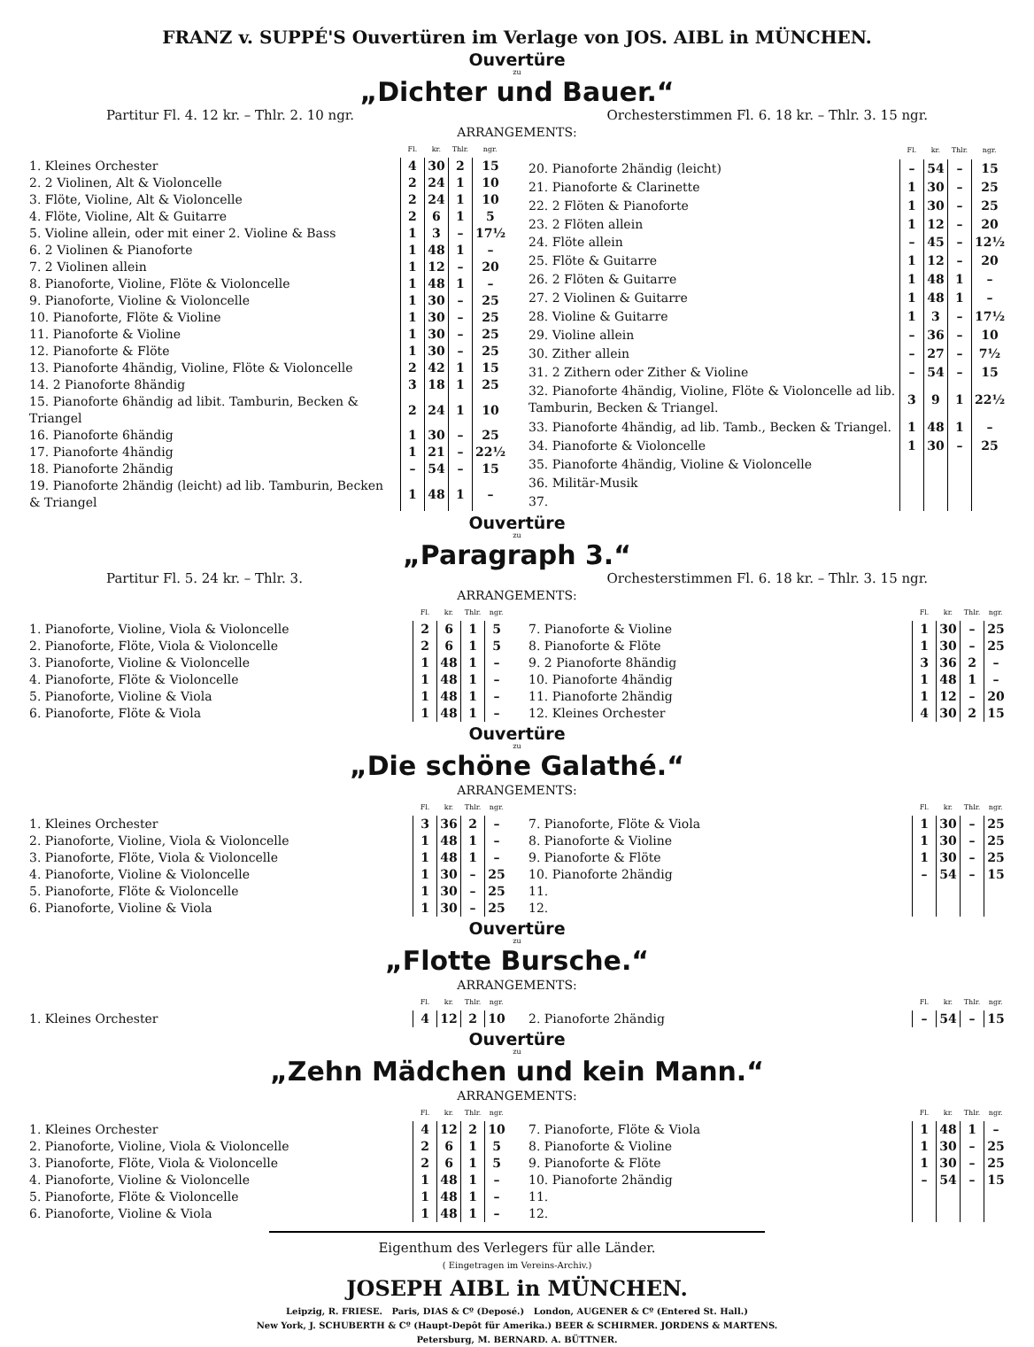FRANZ v. SUPPÉ'S Ouvertüren im Verlage von JOS. AIBL in MÜNCHEN.
Ouvertüre
zu
„Dichter und Bauer.“
Partitur Fl. 4. 12 kr. – Thlr. 2. 10 ngr. Orchesterstimmen Fl. 6. 18 kr. – Thlr. 3. 15 ngr.
ARRANGEMENTS:
| | Fl. | kr. | Thlr. | ngr. |
| --- | --- | --- | --- | --- |
| 1. Kleines Orchester | 4 | 30 | 2 | 15 |
| 2. 2 Violinen, Alt & Violoncelle | 2 | 24 | 1 | 10 |
| 3. Flöte, Violine, Alt & Violoncelle | 2 | 24 | 1 | 10 |
| 4. Flöte, Violine, Alt & Guitarre | 2 | 6 | 1 | 5 |
| 5. Violine allein, oder mit einer 2. Violine & Bass | 1 | 3 | – | 17½ |
| 6. 2 Violinen & Pianoforte | 1 | 48 | 1 | – |
| 7. 2 Violinen allein | 1 | 12 | – | 20 |
| 8. Pianoforte, Violine, Flöte & Violoncelle | 1 | 48 | 1 | – |
| 9. Pianoforte, Violine & Violoncelle | 1 | 30 | – | 25 |
| 10. Pianoforte, Flöte & Violine | 1 | 30 | – | 25 |
| 11. Pianoforte & Violine | 1 | 30 | – | 25 |
| 12. Pianoforte & Flöte | 1 | 30 | – | 25 |
| 13. Pianoforte 4händig, Violine, Flöte & Violoncelle | 2 | 42 | 1 | 15 |
| 14. 2 Pianoforte 8händig | 3 | 18 | 1 | 25 |
| 15. Pianoforte 6händig ad libit. Tamburin, Becken & Triangel | 2 | 24 | 1 | 10 |
| 16. Pianoforte 6händig | 1 | 30 | – | 25 |
| 17. Pianoforte 4händig | 1 | 21 | – | 22½ |
| 18. Pianoforte 2händig | – | 54 | – | 15 |
| 19. Pianoforte 2händig (leicht) ad lib. Tamburin, Becken & Triangel | 1 | 48 | 1 | – |
| | Fl. | kr. | Thlr. | ngr. |
| --- | --- | --- | --- | --- |
| 20. Pianoforte 2händig (leicht) | – | 54 | – | 15 |
| 21. Pianoforte & Clarinette | 1 | 30 | – | 25 |
| 22. 2 Flöten & Pianoforte | 1 | 30 | – | 25 |
| 23. 2 Flöten allein | 1 | 12 | – | 20 |
| 24. Flöte allein | – | 45 | – | 12½ |
| 25. Flöte & Guitarre | 1 | 12 | – | 20 |
| 26. 2 Flöten & Guitarre | 1 | 48 | 1 | – |
| 27. 2 Violinen & Guitarre | 1 | 48 | 1 | – |
| 28. Violine & Guitarre | 1 | 3 | – | 17½ |
| 29. Violine allein | – | 36 | – | 10 |
| 30. Zither allein | – | 27 | – | 7½ |
| 31. 2 Zithern oder Zither & Violine | – | 54 | – | 15 |
| 32. Pianoforte 4händig, Violine, Flöte & Violoncelle ad lib. Tamburin, Becken & Triangel. | 3 | 9 | 1 | 22½ |
| 33. Pianoforte 4händig, ad lib. Tamb., Becken & Triangel. | 1 | 48 | 1 | – |
| 34. Pianoforte & Violoncelle | 1 | 30 | – | 25 |
| 35. Pianoforte 4händig, Violine & Violoncelle | | | | |
| 36. Militär-Musik | | | | |
| 37. | | | | |
Ouvertüre
zu
„Paragraph 3.“
Partitur Fl. 5. 24 kr. – Thlr. 3. Orchesterstimmen Fl. 6. 18 kr. – Thlr. 3. 15 ngr.
ARRANGEMENTS:
| | Fl. | kr. | Thlr. | ngr. |
| --- | --- | --- | --- | --- |
| 1. Pianoforte, Violine, Viola & Violoncelle | 2 | 6 | 1 | 5 |
| 2. Pianoforte, Flöte, Viola & Violoncelle | 2 | 6 | 1 | 5 |
| 3. Pianoforte, Violine & Violoncelle | 1 | 48 | 1 | – |
| 4. Pianoforte, Flöte & Violoncelle | 1 | 48 | 1 | – |
| 5. Pianoforte, Violine & Viola | 1 | 48 | 1 | – |
| 6. Pianoforte, Flöte & Viola | 1 | 48 | 1 | – |
| | Fl. | kr. | Thlr. | ngr. |
| --- | --- | --- | --- | --- |
| 7. Pianoforte & Violine | 1 | 30 | – | 25 |
| 8. Pianoforte & Flöte | 1 | 30 | – | 25 |
| 9. 2 Pianoforte 8händig | 3 | 36 | 2 | – |
| 10. Pianoforte 4händig | 1 | 48 | 1 | – |
| 11. Pianoforte 2händig | 1 | 12 | – | 20 |
| 12. Kleines Orchester | 4 | 30 | 2 | 15 |
Ouvertüre
zu
„Die schöne Galathé.“
ARRANGEMENTS:
| | Fl. | kr. | Thlr. | ngr. |
| --- | --- | --- | --- | --- |
| 1. Kleines Orchester | 3 | 36 | 2 | – |
| 2. Pianoforte, Violine, Viola & Violoncelle | 1 | 48 | 1 | – |
| 3. Pianoforte, Flöte, Viola & Violoncelle | 1 | 48 | 1 | – |
| 4. Pianoforte, Violine & Violoncelle | 1 | 30 | – | 25 |
| 5. Pianoforte, Flöte & Violoncelle | 1 | 30 | – | 25 |
| 6. Pianoforte, Violine & Viola | 1 | 30 | – | 25 |
| | Fl. | kr. | Thlr. | ngr. |
| --- | --- | --- | --- | --- |
| 7. Pianoforte, Flöte & Viola | 1 | 30 | – | 25 |
| 8. Pianoforte & Violine | 1 | 30 | – | 25 |
| 9. Pianoforte & Flöte | 1 | 30 | – | 25 |
| 10. Pianoforte 2händig | – | 54 | – | 15 |
| 11. | | | | |
| 12. | | | | |
Ouvertüre
zu
„Flotte Bursche.“
ARRANGEMENTS:
| | Fl. | kr. | Thlr. | ngr. |
| --- | --- | --- | --- | --- |
| 1. Kleines Orchester | 4 | 12 | 2 | 10 |
| | Fl. | kr. | Thlr. | ngr. |
| --- | --- | --- | --- | --- |
| 2. Pianoforte 2händig | – | 54 | – | 15 |
Ouvertüre
zu
„Zehn Mädchen und kein Mann.“
ARRANGEMENTS:
| | Fl. | kr. | Thlr. | ngr. |
| --- | --- | --- | --- | --- |
| 1. Kleines Orchester | 4 | 12 | 2 | 10 |
| 2. Pianoforte, Violine, Viola & Violoncelle | 2 | 6 | 1 | 5 |
| 3. Pianoforte, Flöte, Viola & Violoncelle | 2 | 6 | 1 | 5 |
| 4. Pianoforte, Violine & Violoncelle | 1 | 48 | 1 | – |
| 5. Pianoforte, Flöte & Violoncelle | 1 | 48 | 1 | – |
| 6. Pianoforte, Violine & Viola | 1 | 48 | 1 | – |
| | Fl. | kr. | Thlr. | ngr. |
| --- | --- | --- | --- | --- |
| 7. Pianoforte, Flöte & Viola | 1 | 48 | 1 | – |
| 8. Pianoforte & Violine | 1 | 30 | – | 25 |
| 9. Pianoforte & Flöte | 1 | 30 | – | 25 |
| 10. Pianoforte 2händig | – | 54 | – | 15 |
| 11. | | | | |
| 12. | | | | |
Eigenthum des Verlegers für alle Länder.
( Eingetragen im Vereins-Archiv.)
JOSEPH AIBL in MÜNCHEN.
Leipzig, R. FRIESE. Paris, DIAS & Cº (Deposé.) London, AUGENER & Cº (Entered St. Hall.)
New York, J. SCHUBERTH & Cº (Haupt-Depôt für Amerika.) BEER & SCHIRMER. JORDENS & MARTENS.
Petersburg, M. BERNARD. A. BÜTTNER.